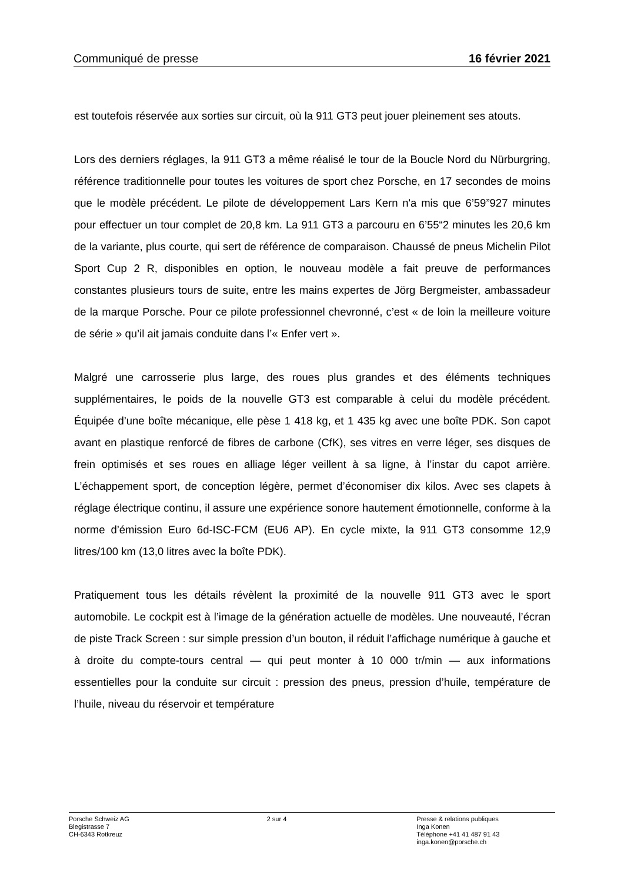Communiqué de presse 16 février 2021
est toutefois réservée aux sorties sur circuit, où la 911 GT3 peut jouer pleinement ses atouts.
Lors des derniers réglages, la 911 GT3 a même réalisé le tour de la Boucle Nord du Nürburgring, référence traditionnelle pour toutes les voitures de sport chez Porsche, en 17 secondes de moins que le modèle précédent. Le pilote de développement Lars Kern n'a mis que 6’59”927 minutes pour effectuer un tour complet de 20,8 km. La 911 GT3 a parcouru en 6’55“2 minutes les 20,6 km de la variante, plus courte, qui sert de référence de comparaison. Chaussé de pneus Michelin Pilot Sport Cup 2 R, disponibles en option, le nouveau modèle a fait preuve de performances constantes plusieurs tours de suite, entre les mains expertes de Jörg Bergmeister, ambassadeur de la marque Porsche. Pour ce pilote professionnel chevronné, c’est « de loin la meilleure voiture de série » qu’il ait jamais conduite dans l’« Enfer vert ».
Malgré une carrosserie plus large, des roues plus grandes et des éléments techniques supplémentaires, le poids de la nouvelle GT3 est comparable à celui du modèle précédent. Équipée d’une boîte mécanique, elle pèse 1 418 kg, et 1 435 kg avec une boîte PDK. Son capot avant en plastique renforcé de fibres de carbone (CfK), ses vitres en verre léger, ses disques de frein optimisés et ses roues en alliage léger veillent à sa ligne, à l’instar du capot arrière. L’échappement sport, de conception légère, permet d’économiser dix kilos. Avec ses clapets à réglage électrique continu, il assure une expérience sonore hautement émotionnelle, conforme à la norme d’émission Euro 6d-ISC-FCM (EU6 AP). En cycle mixte, la 911 GT3 consomme 12,9 litres/100 km (13,0 litres avec la boîte PDK).
Pratiquement tous les détails révèlent la proximité de la nouvelle 911 GT3 avec le sport automobile. Le cockpit est à l’image de la génération actuelle de modèles. Une nouveauté, l’écran de piste Track Screen : sur simple pression d’un bouton, il réduit l’affichage numérique à gauche et à droite du compte-tours central — qui peut monter à 10 000 tr/min — aux informations essentielles pour la conduite sur circuit : pression des pneus, pression d’huile, température de l’huile, niveau du réservoir et température
Porsche Schweiz AG
Blegistrasse 7
CH-6343 Rotkreuz
2 sur 4 Presse & relations publiques
Inga Konen
Téléphone +41 41 487 91 43
inga.konen@porsche.ch